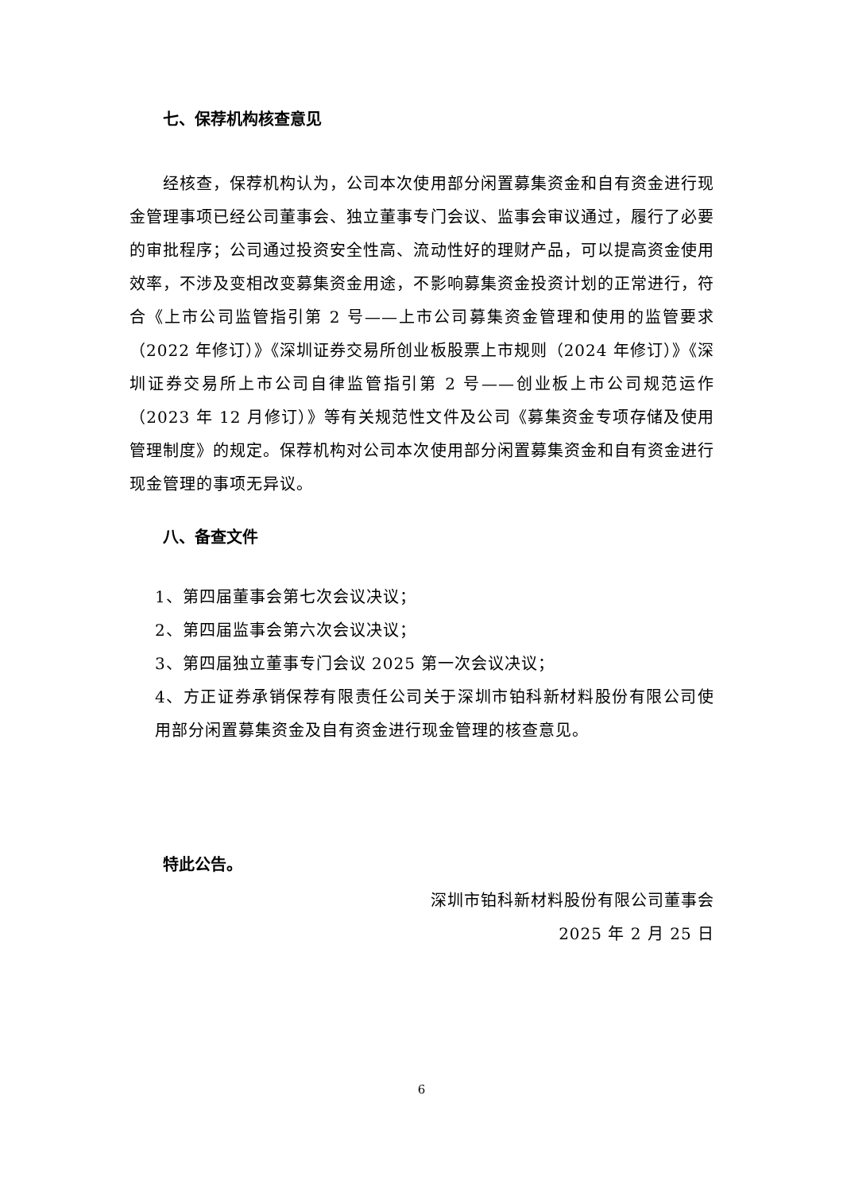七、保荐机构核查意见
经核查，保荐机构认为，公司本次使用部分闲置募集资金和自有资金进行现金管理事项已经公司董事会、独立董事专门会议、监事会审议通过，履行了必要的审批程序；公司通过投资安全性高、流动性好的理财产品，可以提高资金使用效率，不涉及变相改变募集资金用途，不影响募集资金投资计划的正常进行，符合《上市公司监管指引第 2 号——上市公司募集资金管理和使用的监管要求（2022 年修订）》《深圳证券交易所创业板股票上市规则（2024 年修订）》《深圳证券交易所上市公司自律监管指引第 2 号——创业板上市公司规范运作（2023 年 12 月修订）》等有关规范性文件及公司《募集资金专项存储及使用管理制度》的规定。保荐机构对公司本次使用部分闲置募集资金和自有资金进行现金管理的事项无异议。
八、备查文件
1、第四届董事会第七次会议决议；
2、第四届监事会第六次会议决议；
3、第四届独立董事专门会议 2025 第一次会议决议；
4、方正证券承销保荐有限责任公司关于深圳市铂科新材料股份有限公司使用部分闲置募集资金及自有资金进行现金管理的核查意见。
特此公告。
深圳市铂科新材料股份有限公司董事会
2025 年 2 月 25 日
6